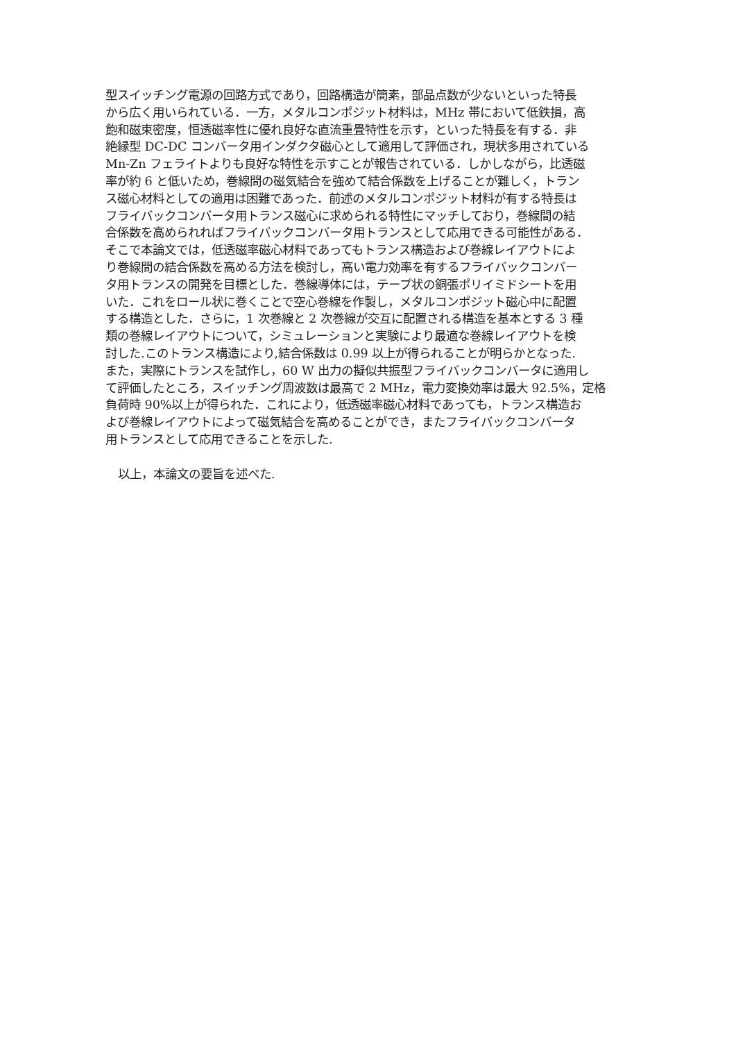型スイッチング電源の回路方式であり，回路構造が簡素，部品点数が少ないといった特長
から広く用いられている．一方，メタルコンポジット材料は，MHz 帯において低鉄損，高
飽和磁束密度，恒透磁率性に優れ良好な直流重畳特性を示す，といった特長を有する．非
絶縁型 DC-DC コンバータ用インダクタ磁心として適用して評価され，現状多用されている
Mn-Zn フェライトよりも良好な特性を示すことが報告されている．しかしながら，比透磁
率が約 6 と低いため，巻線間の磁気結合を強めて結合係数を上げることが難しく，トラン
ス磁心材料としての適用は困難であった．前述のメタルコンポジット材料が有する特長は
フライバックコンバータ用トランス磁心に求められる特性にマッチしており，巻線間の結
合係数を高められればフライバックコンバータ用トランスとして応用できる可能性がある．
そこで本論文では，低透磁率磁心材料であってもトランス構造および巻線レイアウトによ
り巻線間の結合係数を高める方法を検討し，高い電力効率を有するフライバックコンバー
タ用トランスの開発を目標とした．巻線導体には，テープ状の銅張ポリイミドシートを用
いた．これをロール状に巻くことで空心巻線を作製し，メタルコンポジット磁心中に配置
する構造とした．さらに，1 次巻線と 2 次巻線が交互に配置される構造を基本とする 3 種
類の巻線レイアウトについて，シミュレーションと実験により最適な巻線レイアウトを検
討した.このトランス構造により,結合係数は 0.99 以上が得られることが明らかとなった.
また，実際にトランスを試作し，60 W 出力の擬似共振型フライバックコンバータに適用し
て評価したところ，スイッチング周波数は最高で 2 MHz，電力変換効率は最大 92.5%，定格
負荷時 90%以上が得られた．これにより，低透磁率磁心材料であっても，トランス構造お
よび巻線レイアウトによって磁気結合を高めることができ，またフライバックコンバータ
用トランスとして応用できることを示した.
以上，本論文の要旨を述べた.